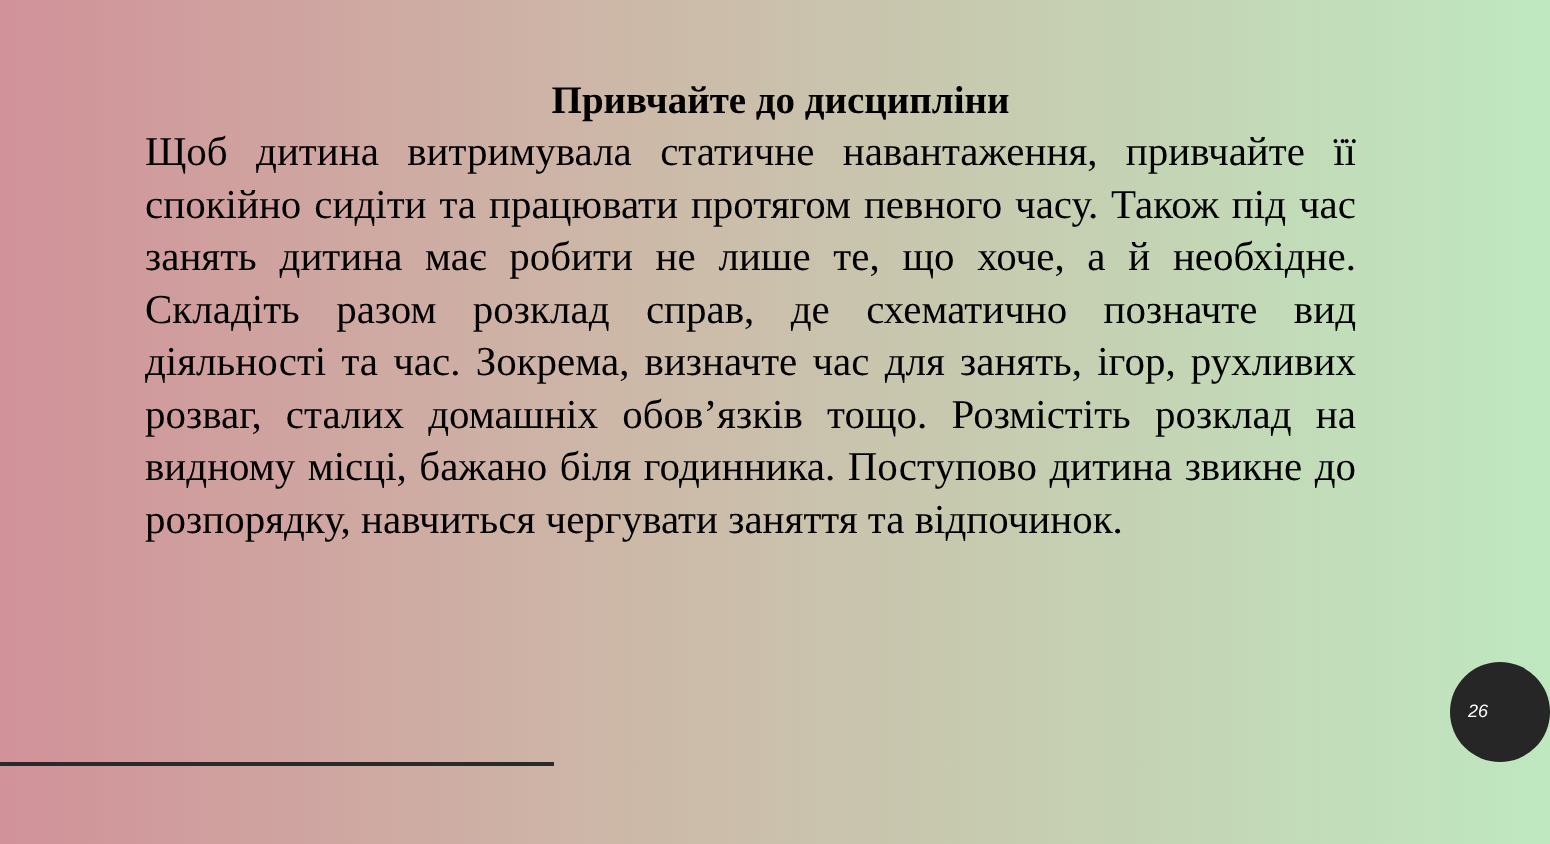Привчайте до дисципліни
Щоб дитина витримувала статичне навантаження, привчайте її спокійно сидіти та працювати протягом певного часу. Також під час занять дитина має робити не лише те, що хоче, а й необхідне. Складіть разом розклад справ, де схематично позначте вид діяльності та час. Зокрема, визначте час для занять, ігор, рухливих розваг, сталих домашніх обов’язків тощо. Розмістіть розклад на видному місці, бажано біля годинника. Поступово дитина звикне до розпорядку, навчиться чергувати заняття та відпочинок.
26